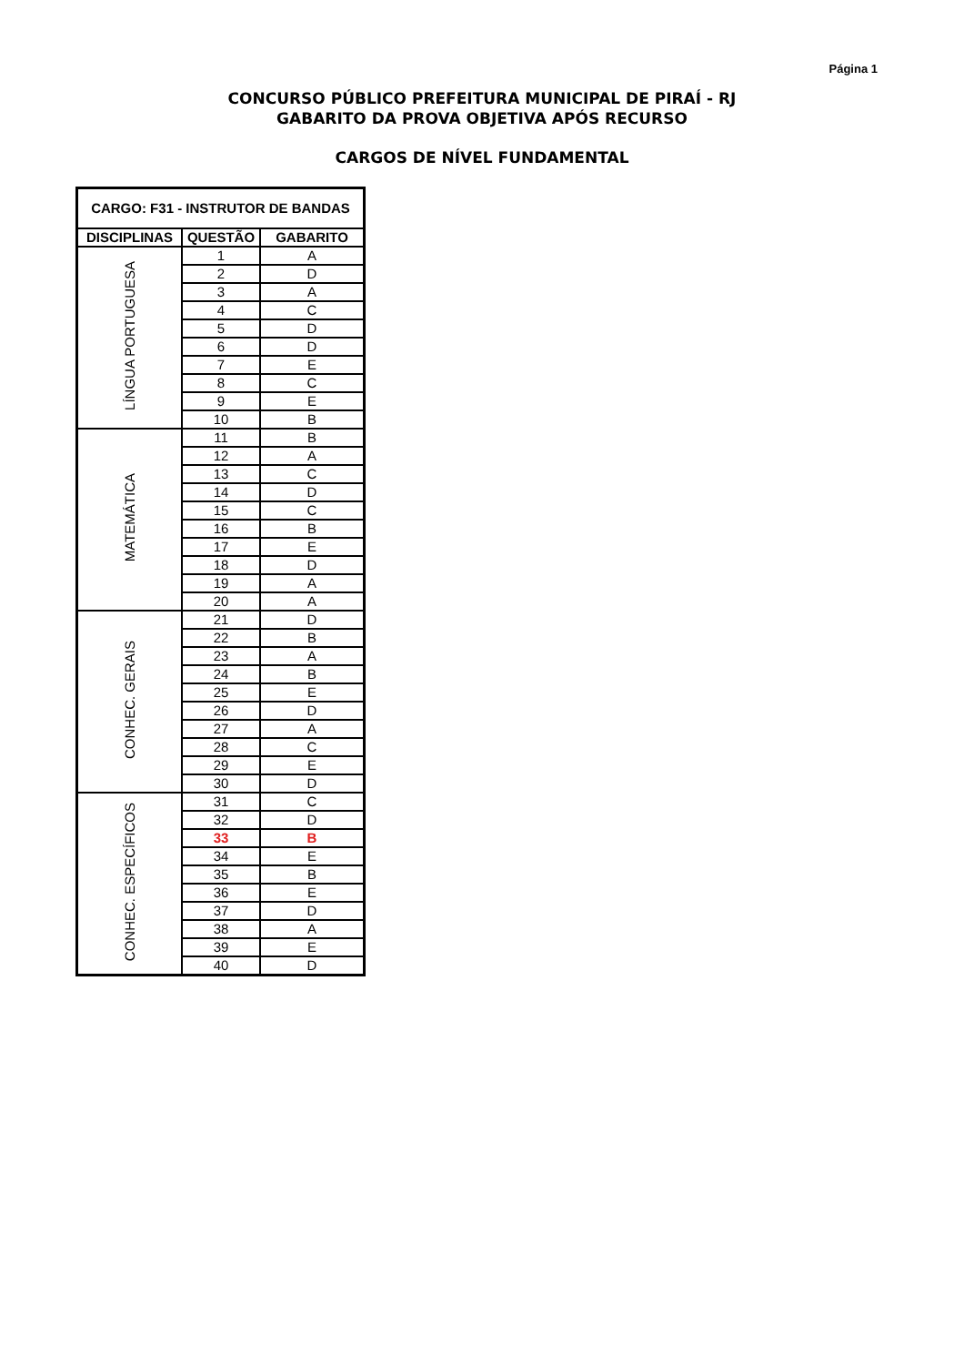Página 1
CONCURSO PÚBLICO PREFEITURA MUNICIPAL DE PIRAÍ - RJ
GABARITO DA PROVA OBJETIVA APÓS RECURSO
CARGOS DE NÍVEL FUNDAMENTAL
| CARGO: F31 - INSTRUTOR DE BANDAS | | |
| --- | --- | --- |
| DISCIPLINAS | QUESTÃO | GABARITO |
| LÍNGUA PORTUGUESA | 1 | A |
| | 2 | D |
| | 3 | A |
| | 4 | C |
| | 5 | D |
| | 6 | D |
| | 7 | E |
| | 8 | C |
| | 9 | E |
| | 10 | B |
| MATEMÁTICA | 11 | B |
| | 12 | A |
| | 13 | C |
| | 14 | D |
| | 15 | C |
| | 16 | B |
| | 17 | E |
| | 18 | D |
| | 19 | A |
| | 20 | A |
| CONHEC. GERAIS | 21 | D |
| | 22 | B |
| | 23 | A |
| | 24 | B |
| | 25 | E |
| | 26 | D |
| | 27 | A |
| | 28 | C |
| | 29 | E |
| | 30 | D |
| CONHEC. ESPECÍFICOS | 31 | C |
| | 32 | D |
| | 33 | B |
| | 34 | E |
| | 35 | B |
| | 36 | E |
| | 37 | D |
| | 38 | A |
| | 39 | E |
| | 40 | D |